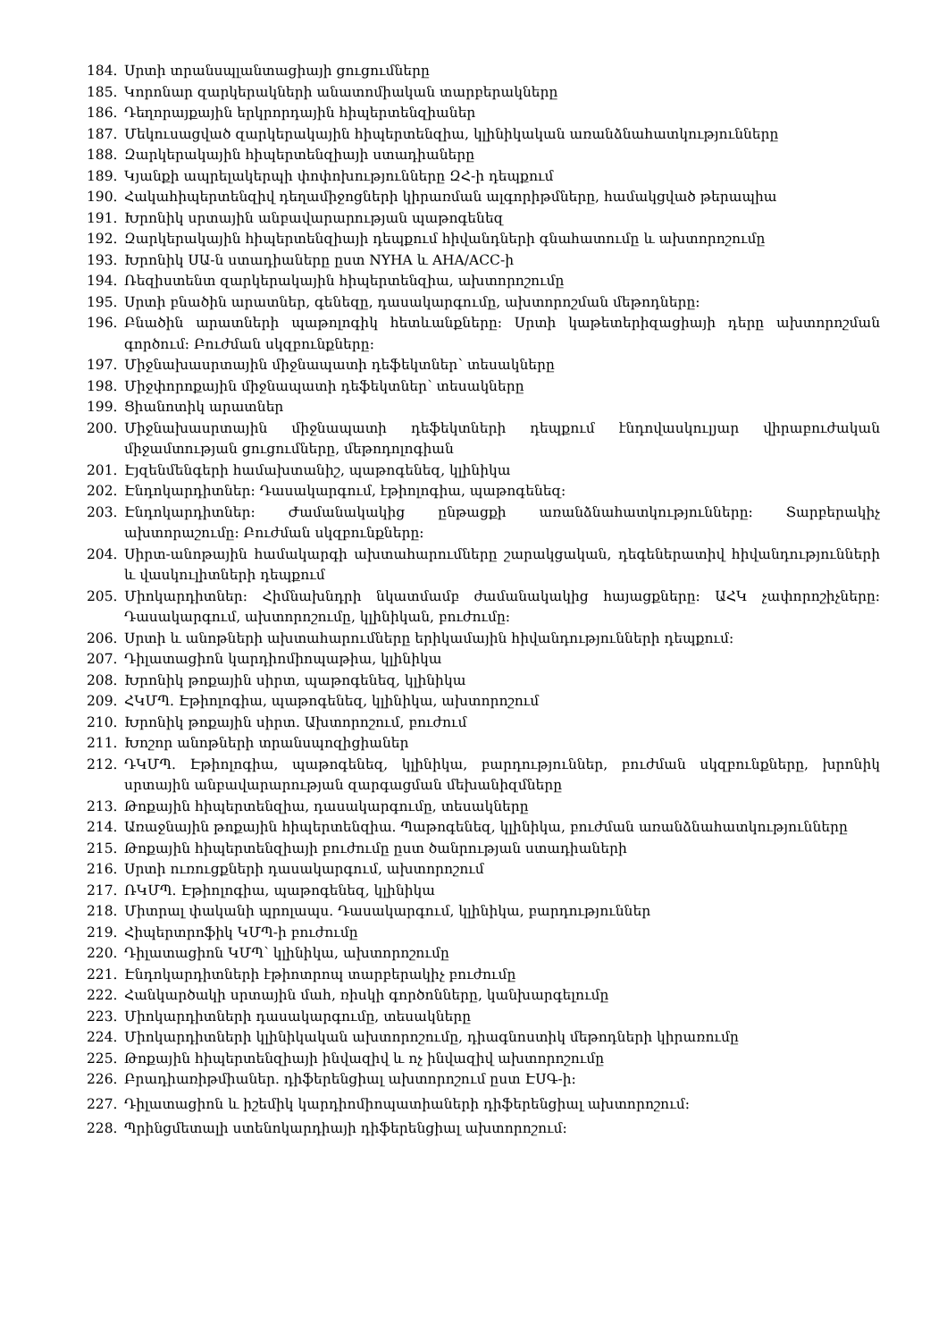184. Սրտի տրանսպլանտացիայի ցուցումները
185. Կորոնար զարկերակների անատոմիական տարբերակները
186. Դեղորայքային երկրորդային հիպերտենզիաներ
187. Մեկուսացված զարկերակային հիպերտենզիա, կլինիկական առանձնահատկությունները
188. Զարկերակային հիպերտենզիայի ստադիաները
189. Կյանքի ապրելակերպի փոփոխությունները ԶՀ-ի դեպքում
190. Հակահիպերտենզիվ դեղամիջոցների կիրառման ալգորիթմները, համակցված թերապիա
191. Խրոնիկ սրտային անբավարարության պաթոգենեզ
192. Զարկերակային հիպերտենզիայի դեպքում հիվանդների գնահատումը և ախտորոշումը
193. Խրոնիկ ՍԱ-ն ստադիաները ըստ NYHA և AHA/ACC-ի
194. Ռեզիստենտ զարկերակային հիպերտենզիա, ախտորոշումը
195. Սրտի բնածին արատներ, գենեզը, դասակարգումը, ախտորոշման մեթոդները:
196. Բնածին արատների պաթոլոգիկ հետևանքները: Սրտի կաթետերիզացիայի դերը ախտորոշման գործում: Բուժման սկզբունքները:
197. Միջնախասրտային միջնապատի դեֆեկտներ՝ տեսակները
198. Միջփորոքային միջնապատի դեֆեկտներ՝ տեսակները
199. Ցիանոտիկ արատներ
200. Միջնախասրտային միջնապատի դեֆեկտների դեպքում էնդովասկուլյար վիրաբուժական միջամտության ցուցումները, մեթոդոլոգիան
201. Էյզենմենգերի համախտանիշ, պաթոգենեզ, կլինիկա
202. Էնդոկարդիտներ: Դասակարգում, էթիոլոգիա, պաթոգենեզ:
203. Էնդոկարդիտներ: Ժամանակակից ընթացքի առանձնահատկությունները: Տարբերակիչ ախտորաշումը: Բուժման սկզբունքները:
204. Սիրտ-անոթային համակարգի ախտահարումները շարակցական, դեգեներատիվ հիվանդությունների և վասկուլիտների դեպքում
205. Միոկարդիտներ: Հիմնախնդրի նկատմամբ ժամանակակից հայացքները: ԱՀԿ չափորոշիչները: Դասակարգում, ախտորոշումը, կլինիկան, բուժումը:
206. Սրտի և անոթների ախտահարումները երիկամային հիվանդությունների դեպքում:
207. Դիլատացիոն կարդիոմիոպաթիա, կլինիկա
208. Խրոնիկ թոքային սիրտ, պաթոգենեզ, կլինիկա
209. ՀԿՄՊ. Էթիոլոգիա, պաթոգենեզ, կլինիկա, ախտորոշում
210. Խրոնիկ թոքային սիրտ. Ախտորոշում, բուժում
211. Խոշոր անոթների տրանսպոզիցիաներ
212. ԴԿՄՊ. Էթիոլոգիա, պաթոգենեզ, կլինիկա, բարդություններ, բուժման սկզբունքները, խրոնիկ սրտային անբավարարության զարգացման մեխանիզմները
213. Թոքային հիպերտենզիա, դասակարգումը, տեսակները
214. Առաջնային թոքային հիպերտենզիա. Պաթոգենեզ, կլինիկա, բուժման առանձնահատկությունները
215. Թոքային հիպերտենզիայի բուժումը ըստ ծանրության ստադիաների
216. Սրտի ուռուցքների դասակարգում, ախտորոշում
217. ՌԿՄՊ. Էթիոլոգիա, պաթոգենեզ, կլինիկա
218. Միտրալ փականի պրոլապս. Դասակարգում, կլինիկա, բարդություններ
219. Հիպերտրոֆիկ ԿՄՊ-ի բուժումը
220. Դիլատացիոն ԿՄՊ՝ կլինիկա, ախտորոշումը
221. Էնդոկարդիտների էթիոտրոպ տարբերակիչ բուժումը
222. Հանկարծակի սրտային մահ, ռիսկի գործոնները, կանխարգելումը
223. Միոկարդիտների դասակարգումը, տեսակները
224. Միոկարդիտների կլինիկական ախտորոշումը, դիագնոստիկ մեթոդների կիրառումը
225. Թոքային հիպերտենզիայի ինվազիվ և ոչ ինվազիվ ախտորոշումը
226. Բրադիառիթմիաներ. դիֆերենցիալ ախտորոշում ըստ ԷՍԳ-ի:
227. Դիլատացիոն և իշեմիկ կարդիոմիոպատիաների դիֆերենցիալ ախտորոշում:
228. Պրինցմետալի ստենոկարդիայի դիֆերենցիալ ախտորոշում: